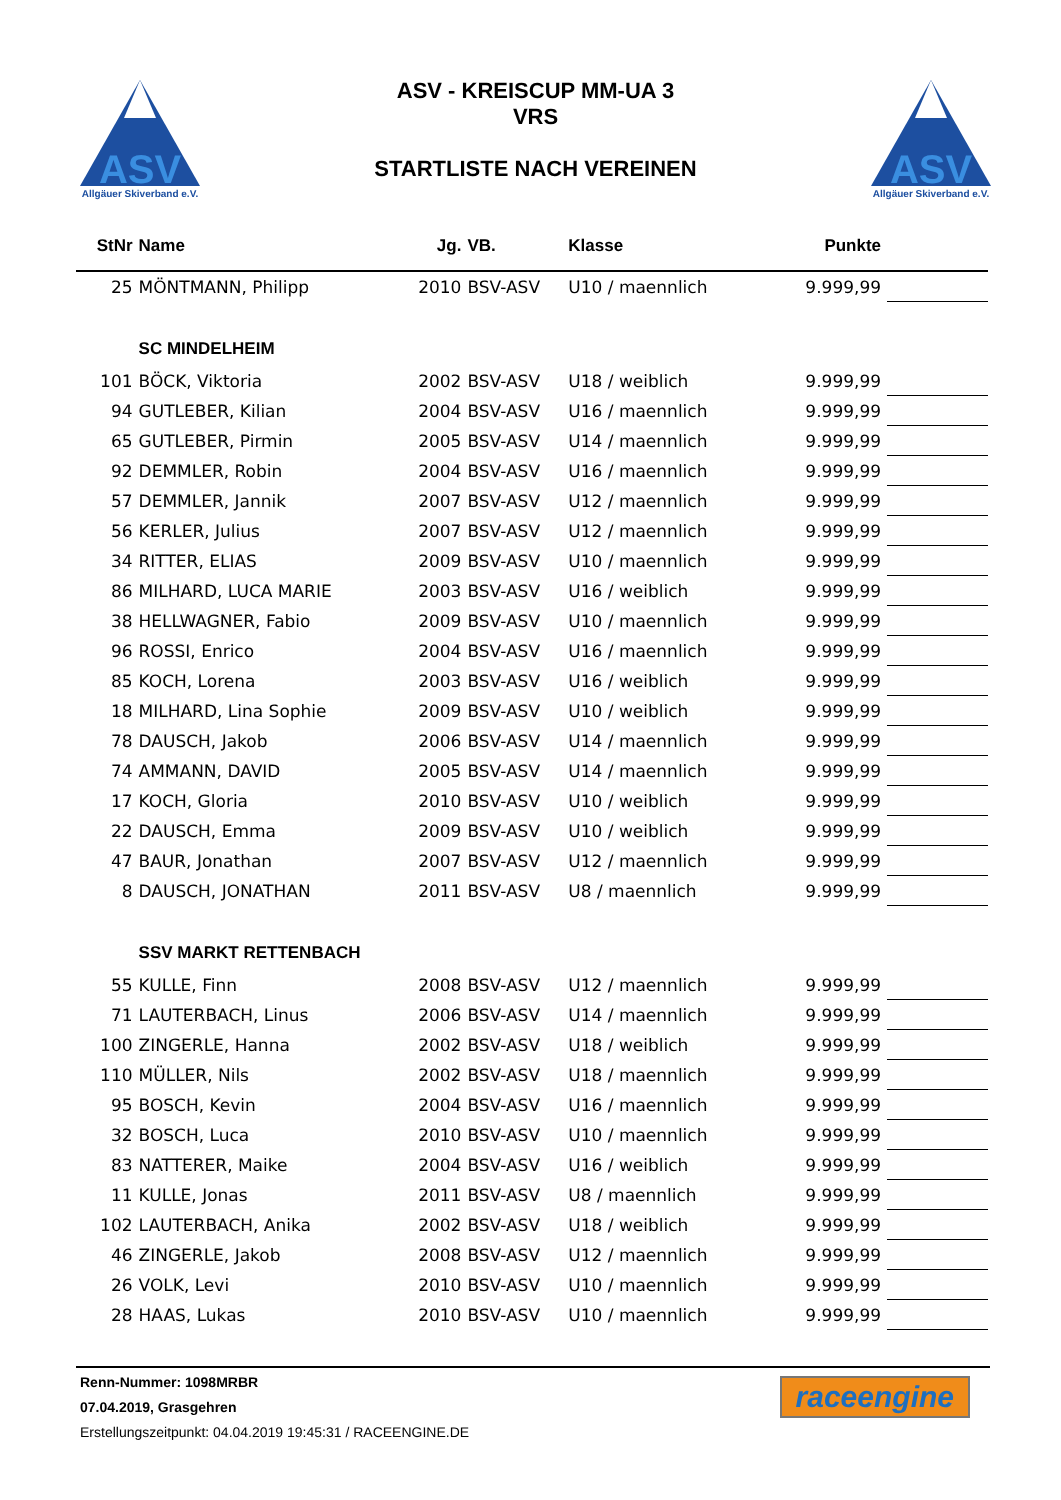ASV
Allgäuer Skiverband e.V.
ASV - KREISCUP MM-UA 3
VRS
STARTLISTE NACH VEREINEN
ASV
Allgäuer Skiverband e.V.
| StNr | Name | Jg. | VB. | Klasse | Punkte | |
| --- | --- | --- | --- | --- | --- | --- |
| 25 | MÖNTMANN, Philipp | 2010 | BSV-ASV | U10 / maennlich | 9.999,99 | |
| | SC MINDELHEIM | | | | | |
| 101 | BÖCK, Viktoria | 2002 | BSV-ASV | U18 / weiblich | 9.999,99 | |
| 94 | GUTLEBER, Kilian | 2004 | BSV-ASV | U16 / maennlich | 9.999,99 | |
| 65 | GUTLEBER, Pirmin | 2005 | BSV-ASV | U14 / maennlich | 9.999,99 | |
| 92 | DEMMLER, Robin | 2004 | BSV-ASV | U16 / maennlich | 9.999,99 | |
| 57 | DEMMLER, Jannik | 2007 | BSV-ASV | U12 / maennlich | 9.999,99 | |
| 56 | KERLER, Julius | 2007 | BSV-ASV | U12 / maennlich | 9.999,99 | |
| 34 | RITTER, ELIAS | 2009 | BSV-ASV | U10 / maennlich | 9.999,99 | |
| 86 | MILHARD, LUCA MARIE | 2003 | BSV-ASV | U16 / weiblich | 9.999,99 | |
| 38 | HELLWAGNER, Fabio | 2009 | BSV-ASV | U10 / maennlich | 9.999,99 | |
| 96 | ROSSI, Enrico | 2004 | BSV-ASV | U16 / maennlich | 9.999,99 | |
| 85 | KOCH, Lorena | 2003 | BSV-ASV | U16 / weiblich | 9.999,99 | |
| 18 | MILHARD, Lina Sophie | 2009 | BSV-ASV | U10 / weiblich | 9.999,99 | |
| 78 | DAUSCH, Jakob | 2006 | BSV-ASV | U14 / maennlich | 9.999,99 | |
| 74 | AMMANN, DAVID | 2005 | BSV-ASV | U14 / maennlich | 9.999,99 | |
| 17 | KOCH, Gloria | 2010 | BSV-ASV | U10 / weiblich | 9.999,99 | |
| 22 | DAUSCH, Emma | 2009 | BSV-ASV | U10 / weiblich | 9.999,99 | |
| 47 | BAUR, Jonathan | 2007 | BSV-ASV | U12 / maennlich | 9.999,99 | |
| 8 | DAUSCH, JONATHAN | 2011 | BSV-ASV | U8 / maennlich | 9.999,99 | |
| | SSV MARKT RETTENBACH | | | | | |
| 55 | KULLE, Finn | 2008 | BSV-ASV | U12 / maennlich | 9.999,99 | |
| 71 | LAUTERBACH, Linus | 2006 | BSV-ASV | U14 / maennlich | 9.999,99 | |
| 100 | ZINGERLE, Hanna | 2002 | BSV-ASV | U18 / weiblich | 9.999,99 | |
| 110 | MÜLLER, Nils | 2002 | BSV-ASV | U18 / maennlich | 9.999,99 | |
| 95 | BOSCH, Kevin | 2004 | BSV-ASV | U16 / maennlich | 9.999,99 | |
| 32 | BOSCH, Luca | 2010 | BSV-ASV | U10 / maennlich | 9.999,99 | |
| 83 | NATTERER, Maike | 2004 | BSV-ASV | U16 / weiblich | 9.999,99 | |
| 11 | KULLE, Jonas | 2011 | BSV-ASV | U8 / maennlich | 9.999,99 | |
| 102 | LAUTERBACH, Anika | 2002 | BSV-ASV | U18 / weiblich | 9.999,99 | |
| 46 | ZINGERLE, Jakob | 2008 | BSV-ASV | U12 / maennlich | 9.999,99 | |
| 26 | VOLK, Levi | 2010 | BSV-ASV | U10 / maennlich | 9.999,99 | |
| 28 | HAAS, Lukas | 2010 | BSV-ASV | U10 / maennlich | 9.999,99 | |
Renn-Nummer: 1098MRBR
07.04.2019, Grasgehren
Erstellungszeitpunkt: 04.04.2019 19:45:31 / RACEENGINE.DE
raceengine